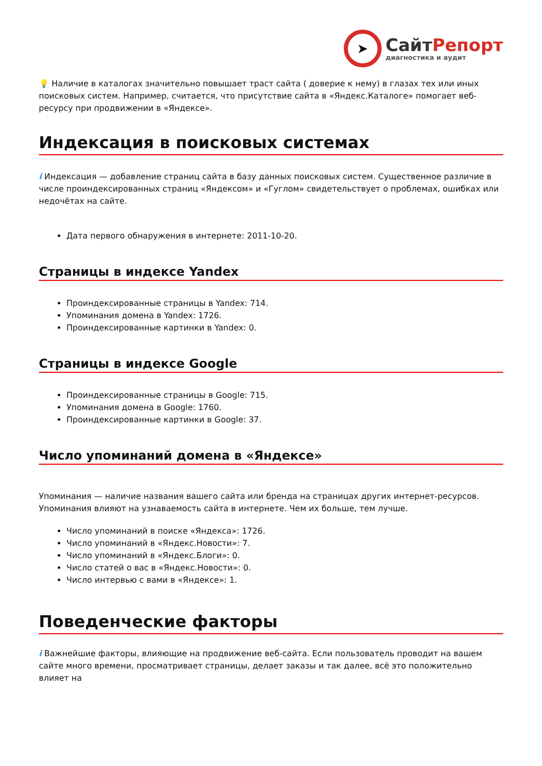➤
СайтРепорт
диагностика и аудит
💡 Наличие в каталогах значительно повышает траст сайта ( доверие к нему) в глазах тех или иных поисковых систем. Например, считается, что присутствие сайта в «Яндекс.Каталоге» помогает веб-ресурсу при продвижении в «Яндексе».
Индексация в поисковых системах
i Индексация — добавление страниц сайта в базу данных поисковых систем. Существенное различие в числе проиндексированных страниц «Яндексом» и «Гуглом» свидетельствует о проблемах, ошибках или недочётах на сайте.
Дата первого обнаружения в интернете: 2011-10-20.
Страницы в индексе Yandex
Проиндексированные страницы в Yandex: 714.
Упоминания домена в Yandex: 1726.
Проиндексированные картинки в Yandex: 0.
Страницы в индексе Google
Проиндексированные страницы в Google: 715.
Упоминания домена в Google: 1760.
Проиндексированные картинки в Google: 37.
Число упоминаний домена в «Яндексе»
Упоминания — наличие названия вашего сайта или бренда на страницах других интернет-ресурсов. Упоминания влияют на узнаваемость сайта в интернете. Чем их больше, тем лучше.
Число упоминаний в поиске «Яндекса»: 1726.
Число упоминаний в «Яндекс.Новости»: 7.
Число упоминаний в «Яндекс.Блоги»: 0.
Число статей о вас в «Яндекс.Новости»: 0.
Число интервью с вами в «Яндексе»: 1.
Поведенческие факторы
i Важнейшие факторы, влияющие на продвижение веб-сайта. Если пользователь проводит на вашем сайте много времени, просматривает страницы, делает заказы и так далее, всё это положительно влияет на